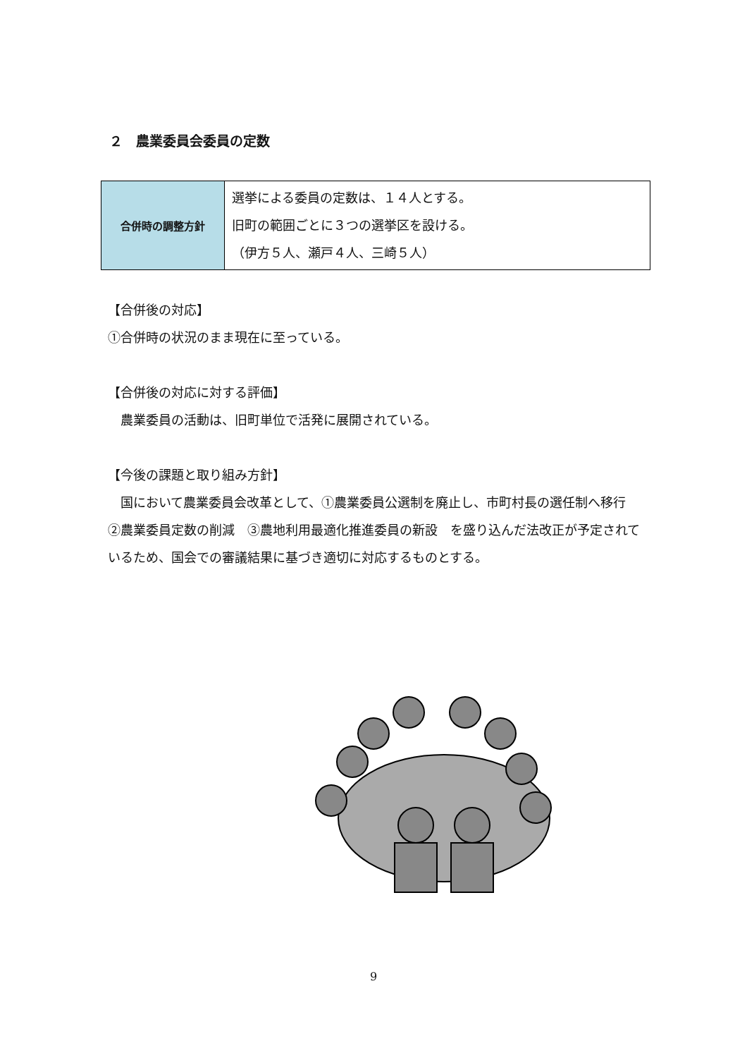２　農業委員会委員の定数
| 合併時の調整方針 | 選挙による委員の定数は、１４人とする。 旧町の範囲ごとに３つの選挙区を設ける。 （伊方５人、瀬戸４人、三崎５人） |
【合併後の対応】
①合併時の状況のまま現在に至っている。
【合併後の対応に対する評価】
　農業委員の活動は、旧町単位で活発に展開されている。
【今後の課題と取り組み方針】
　国において農業委員会改革として、①農業委員公選制を廃止し、市町村長の選任制へ移行　②農業委員定数の削減　③農地利用最適化推進委員の新設　を盛り込んだ法改正が予定されているため、国会での審議結果に基づき適切に対応するものとする。
9